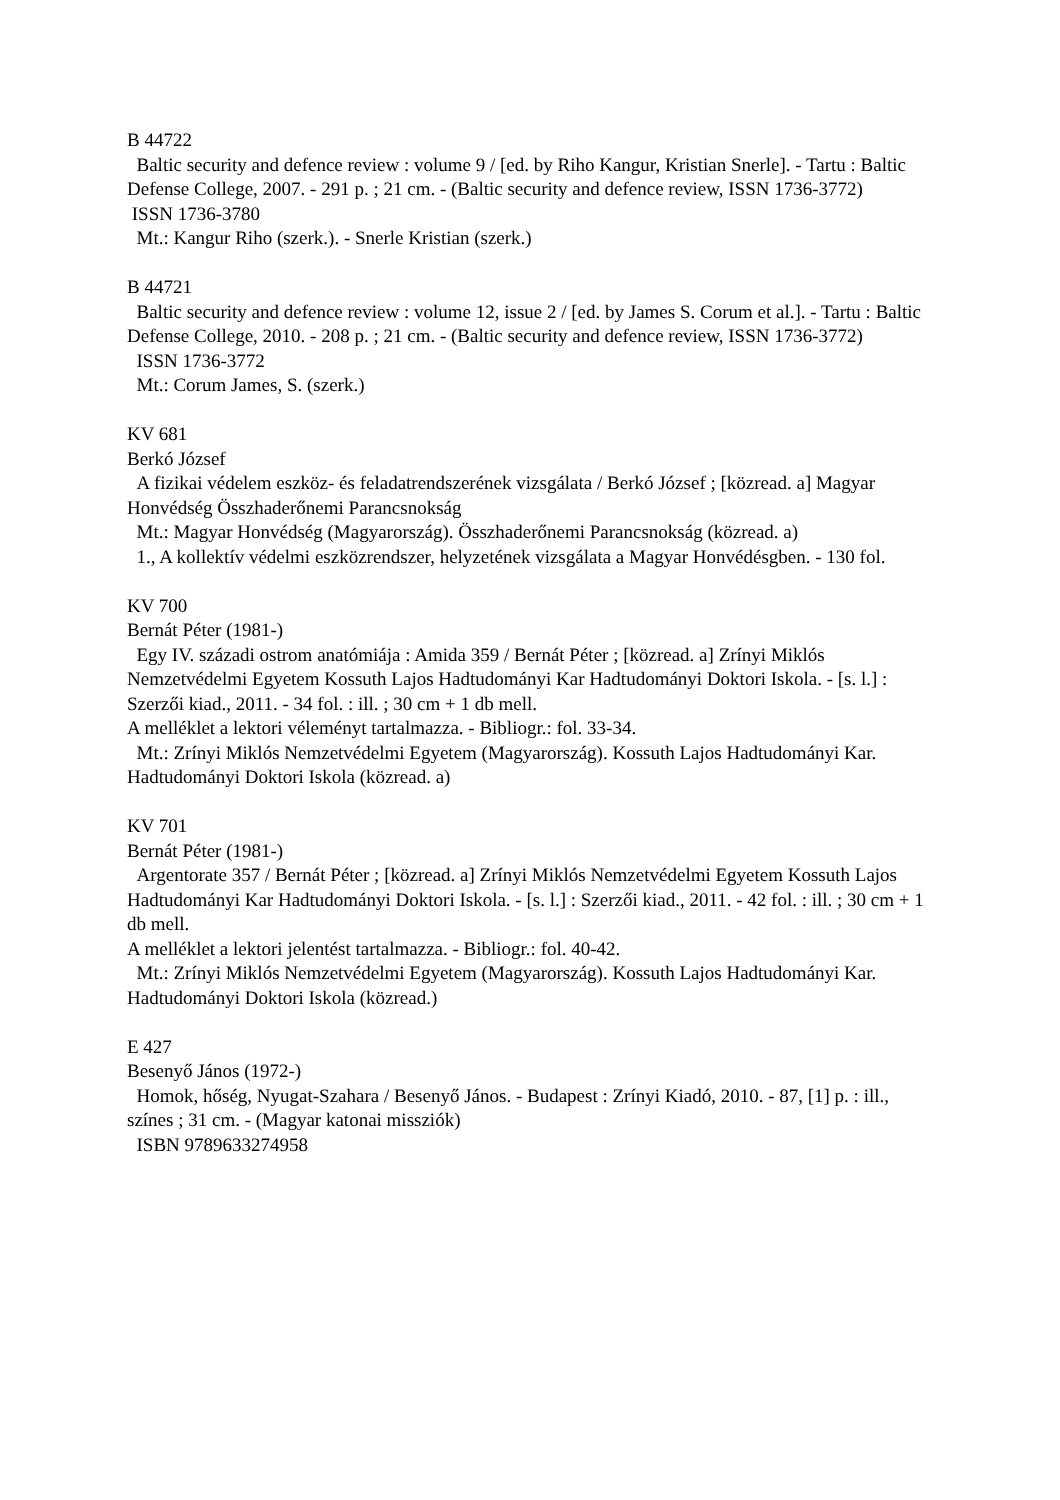B 44722
Baltic security and defence review : volume 9 / [ed. by Riho Kangur, Kristian Snerle]. - Tartu : Baltic Defense College, 2007. - 291 p. ; 21 cm. - (Baltic security and defence review, ISSN 1736-3772)
ISSN 1736-3780
Mt.: Kangur Riho (szerk.). - Snerle Kristian (szerk.)
B 44721
Baltic security and defence review : volume 12, issue 2 / [ed. by James S. Corum et al.]. - Tartu : Baltic Defense College, 2010. - 208 p. ; 21 cm. - (Baltic security and defence review, ISSN 1736-3772)
ISSN 1736-3772
Mt.: Corum James, S. (szerk.)
KV 681
Berkó József
A fizikai védelem eszköz- és feladatrendszerének vizsgálata / Berkó József ; [közread. a] Magyar Honvédség Összhaderőnemi Parancsnokság
Mt.: Magyar Honvédség (Magyarország). Összhaderőnemi Parancsnokság (közread. a)
1., A kollektív védelmi eszközrendszer, helyzetének vizsgálata a Magyar Honvédésgben. - 130 fol.
KV 700
Bernát Péter (1981-)
Egy IV. századi ostrom anatómiája : Amida 359 / Bernát Péter ; [közread. a] Zrínyi Miklós Nemzetvédelmi Egyetem Kossuth Lajos Hadtudományi Kar Hadtudományi Doktori Iskola. - [s. l.] : Szerzői kiad., 2011. - 34 fol. : ill. ; 30 cm + 1 db mell.
A melléklet a lektori véleményt tartalmazza. - Bibliogr.: fol. 33-34.
Mt.: Zrínyi Miklós Nemzetvédelmi Egyetem (Magyarország). Kossuth Lajos Hadtudományi Kar. Hadtudományi Doktori Iskola (közread. a)
KV 701
Bernát Péter (1981-)
Argentorate 357 / Bernát Péter ; [közread. a] Zrínyi Miklós Nemzetvédelmi Egyetem Kossuth Lajos Hadtudományi Kar Hadtudományi Doktori Iskola. - [s. l.] : Szerzői kiad., 2011. - 42 fol. : ill. ; 30 cm + 1 db mell.
A melléklet a lektori jelentést tartalmazza. - Bibliogr.: fol. 40-42.
Mt.: Zrínyi Miklós Nemzetvédelmi Egyetem (Magyarország). Kossuth Lajos Hadtudományi Kar. Hadtudományi Doktori Iskola (közread.)
E 427
Besenyő János (1972-)
Homok, hőség, Nyugat-Szahara / Besenyő János. - Budapest : Zrínyi Kiadó, 2010. - 87, [1] p. : ill., színes ; 31 cm. - (Magyar katonai missziók)
ISBN 9789633274958